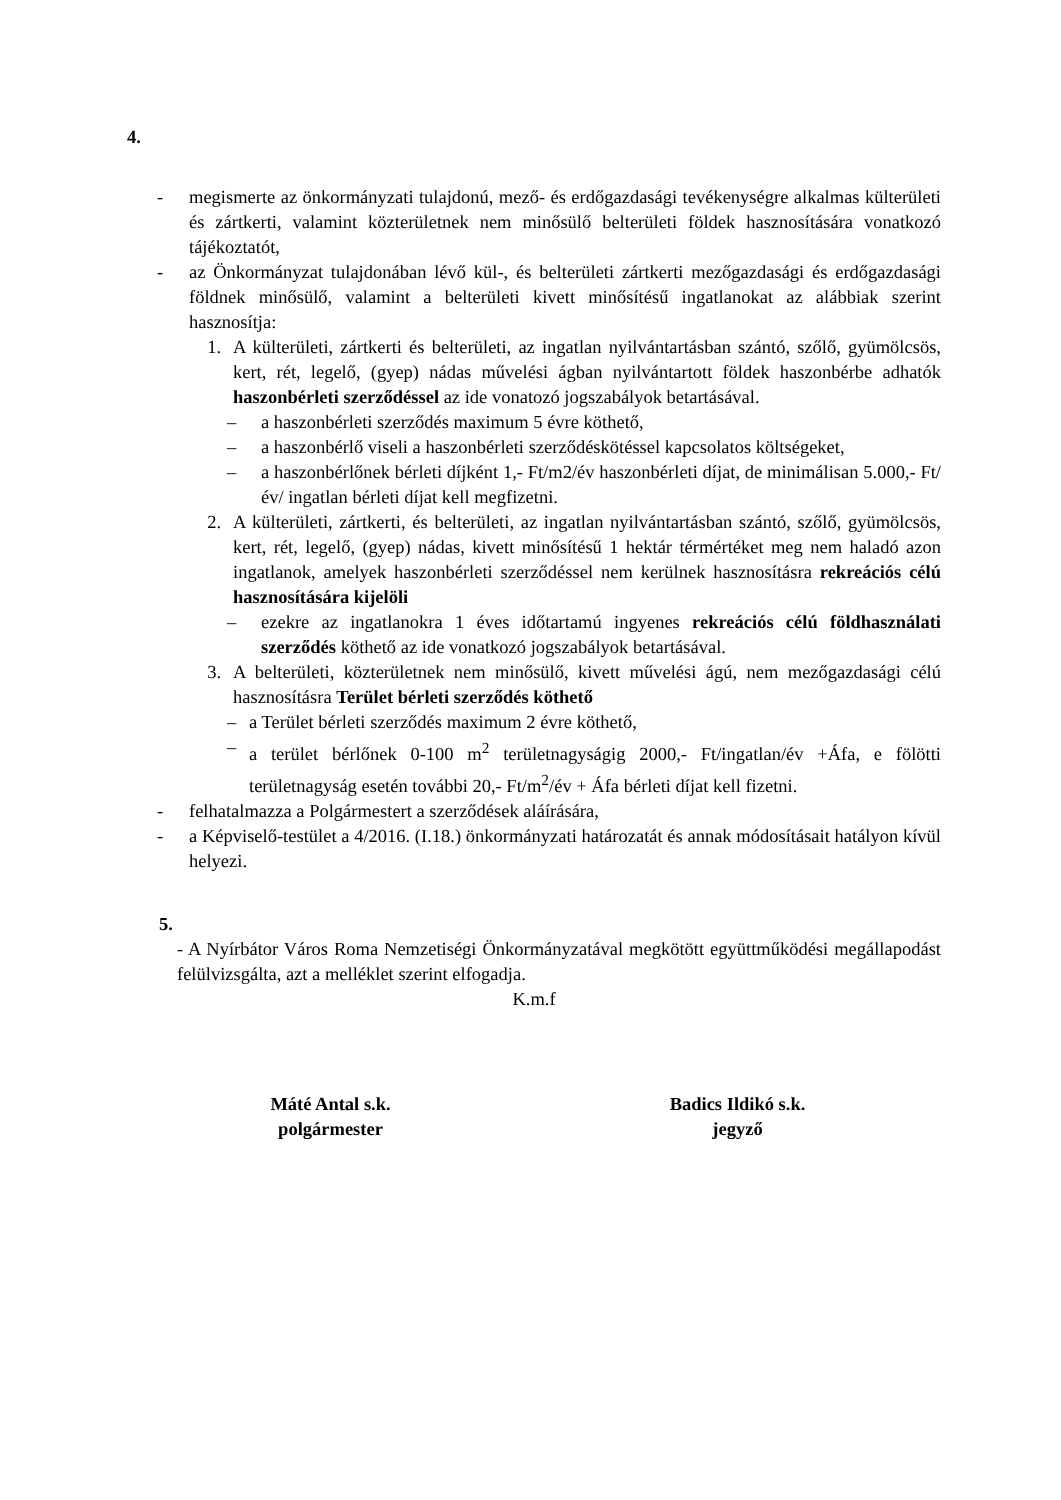4.
- megismerte az önkormányzati tulajdonú, mező- és erdőgazdasági tevékenységre alkalmas külterületi és zártkerti, valamint közterületnek nem minősülő belterületi földek hasznosítására vonatkozó tájékoztatót,
- az Önkormányzat tulajdonában lévő kül-, és belterületi zártkerti mezőgazdasági és erdőgazdasági földnek minősülő, valamint a belterületi kivett minősítésű ingatlanokat az alábbiak szerint hasznosítja:
1. A külterületi, zártkerti és belterületi, az ingatlan nyilvántartásban szántó, szőlő, gyümölcsös, kert, rét, legelő, (gyep) nádas művelési ágban nyilvántartott földek haszonbérbe adhatók haszonbérleti szerződéssel az ide vonatozó jogszabályok betartásával.
– a haszonbérleti szerződés maximum 5 évre köthető,
– a haszonbérlő viseli a haszonbérleti szerződéskötéssel kapcsolatos költségeket,
– a haszonbérlőnek bérleti díjként 1,- Ft/m2/év haszonbérleti díjat, de minimálisan 5.000,- Ft/év/ ingatlan bérleti díjat kell megfizetni.
2. A külterületi, zártkerti, és belterületi, az ingatlan nyilvántartásban szántó, szőlő, gyümölcsös, kert, rét, legelő, (gyep) nádas, kivett minősítésű 1 hektár térmértéket meg nem haladó azon ingatlanok, amelyek haszonbérleti szerződéssel nem kerülnek hasznosításra rekreációs célú hasznosítására kijelöli
– ezekre az ingatlanokra 1 éves időtartamú ingyenes rekreációs célú földhasználati szerződés köthető az ide vonatkozó jogszabályok betartásával.
3. A belterületi, közterületnek nem minősülő, kivett művelési ágú, nem mezőgazdasági célú hasznosításra Terület bérleti szerződés köthető
– a Terület bérleti szerződés maximum 2 évre köthető,
– a terület bérlőnek 0-100 m<sup>2</sup> területnagyságig 2000,- Ft/ingatlan/év +Áfa, e fölötti területnagyság esetén további 20,- Ft/m<sup>2</sup>/év + Áfa bérleti díjat kell fizetni.
- felhatalmazza a Polgármestert a szerződések aláírására,
- a Képviselő-testület a 4/2016. (I.18.) önkormányzati határozatát és annak módosításait hatályon kívül helyezi.
5.
- A Nyírbátor Város Roma Nemzetiségi Önkormányzatával megkötött együttműködési megállapodást felülvizsgálta, azt a melléklet szerint elfogadja.
K.m.f
Máté Antal s.k.
polgármester
Badics Ildikó s.k.
jegyző